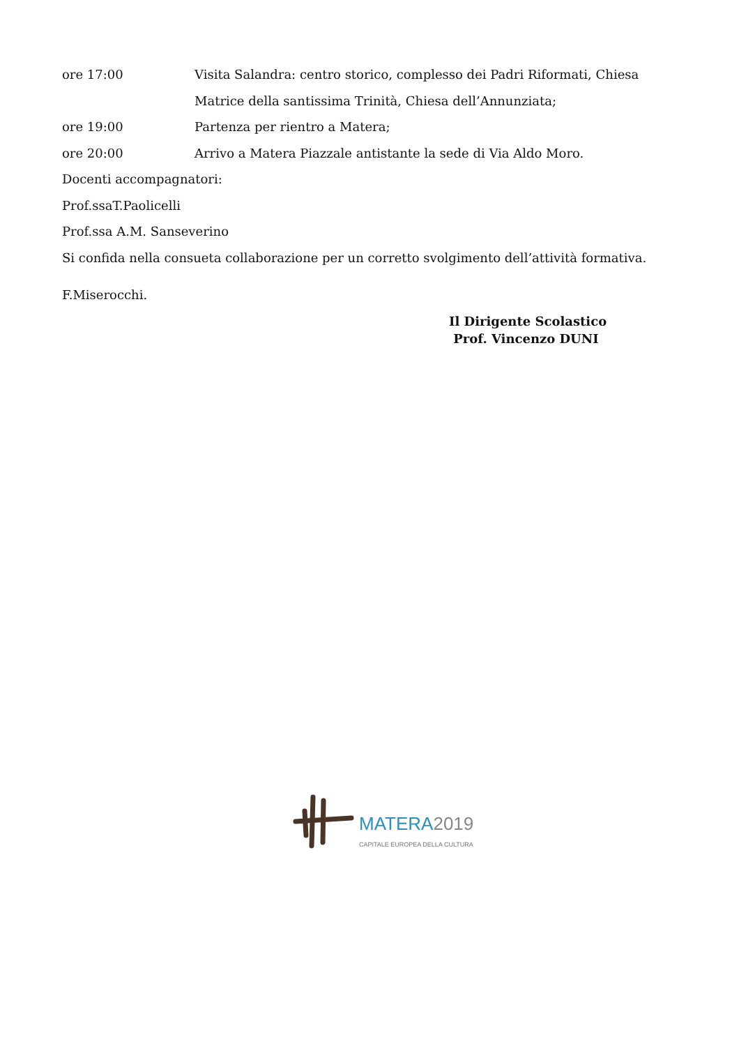ore 17:00 Visita Salandra: centro storico, complesso dei Padri Riformati, Chiesa Matrice della santissima Trinità, Chiesa dell’Annunziata;
ore 19:00 Partenza per rientro a Matera;
ore 20:00 Arrivo a Matera Piazzale antistante la sede di Via Aldo Moro.
Docenti accompagnatori:
Prof.ssaT.Paolicelli
Prof.ssa A.M. Sanseverino
Si confida nella consueta collaborazione per un corretto svolgimento dell’attività formativa.
F.Miserocchi.
Il Dirigente Scolastico
Prof. Vincenzo DUNI
MATERA 2019
CAPITALE EUROPEA DELLA CULTURA